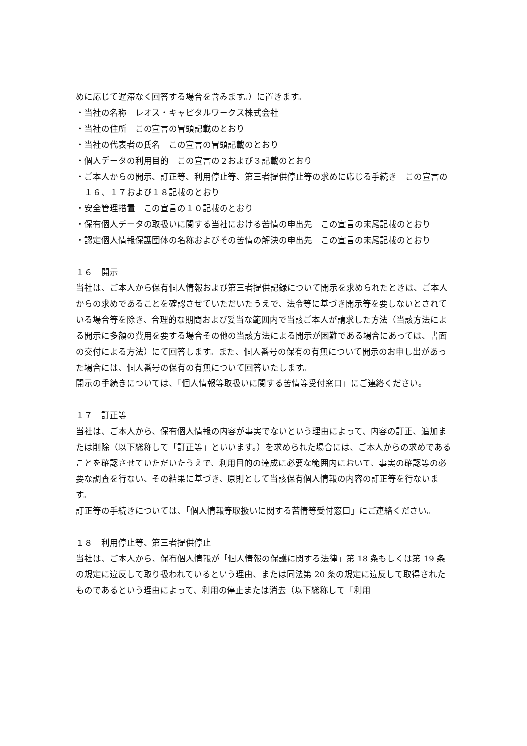めに応じて遅滞なく回答する場合を含みます。）に置きます。
・当社の名称　レオス・キャピタルワークス株式会社
・当社の住所　この宣言の冒頭記載のとおり
・当社の代表者の氏名　この宣言の冒頭記載のとおり
・個人データの利用目的　この宣言の２および３記載のとおり
・ご本人からの開示、訂正等、利用停止等、第三者提供停止等の求めに応じる手続き　この宣言の１６、１７および１８記載のとおり
・安全管理措置　この宣言の１０記載のとおり
・保有個人データの取扱いに関する当社における苦情の申出先　この宣言の末尾記載のとおり
・認定個人情報保護団体の名称およびその苦情の解決の申出先　この宣言の末尾記載のとおり
１６　開示
当社は、ご本人から保有個人情報および第三者提供記録について開示を求められたときは、ご本人からの求めであることを確認させていただいたうえで、法令等に基づき開示等を要しないとされている場合等を除き、合理的な期間および妥当な範囲内で当該ご本人が請求した方法（当該方法による開示に多額の費用を要する場合その他の当該方法による開示が困難である場合にあっては、書面の交付による方法）にて回答します。また、個人番号の保有の有無について開示のお申し出があった場合には、個人番号の保有の有無について回答いたします。
開示の手続きについては、「個人情報等取扱いに関する苦情等受付窓口」にご連絡ください。
１７　訂正等
当社は、ご本人から、保有個人情報の内容が事実でないという理由によって、内容の訂正、追加または削除（以下総称して「訂正等」といいます。）を求められた場合には、ご本人からの求めであることを確認させていただいたうえで、利用目的の達成に必要な範囲内において、事実の確認等の必要な調査を行ない、その結果に基づき、原則として当該保有個人情報の内容の訂正等を行ないます。
訂正等の手続きについては、「個人情報等取扱いに関する苦情等受付窓口」にご連絡ください。
１８　利用停止等、第三者提供停止
当社は、ご本人から、保有個人情報が「個人情報の保護に関する法律」第 18 条もしくは第 19 条の規定に違反して取り扱われているという理由、または同法第 20 条の規定に違反して取得されたものであるという理由によって、利用の停止または消去（以下総称して「利用